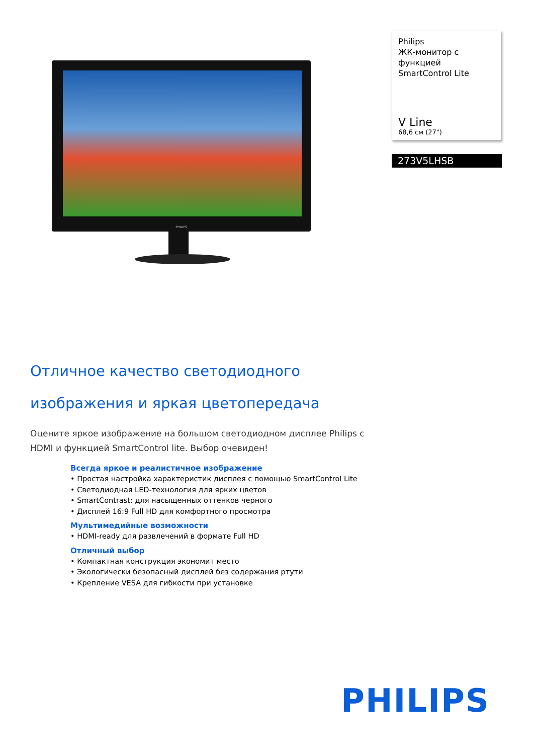PHILIPS
Philips
ЖК-монитор с функцией SmartControl Lite
V Line
68,6 см (27")
273V5LHSB
Отличное качество светодиодного изображения и яркая цветопередача
Оцените яркое изображение на большом светодиодном дисплее Philips с HDMI и функцией SmartControl lite. Выбор очевиден!
Всегда яркое и реалистичное изображение
• Простая настройка характеристик дисплея с помощью SmartControl Lite
• Светодиодная LED-технология для ярких цветов
• SmartContrast: для насыщенных оттенков черного
• Дисплей 16:9 Full HD для комфортного просмотра
Мультимедийные возможности
• HDMI-ready для развлечений в формате Full HD
Отличный выбор
• Компактная конструкция экономит место
• Экологически безопасный дисплей без содержания ртути
• Крепление VESA для гибкости при установке
PHILIPS